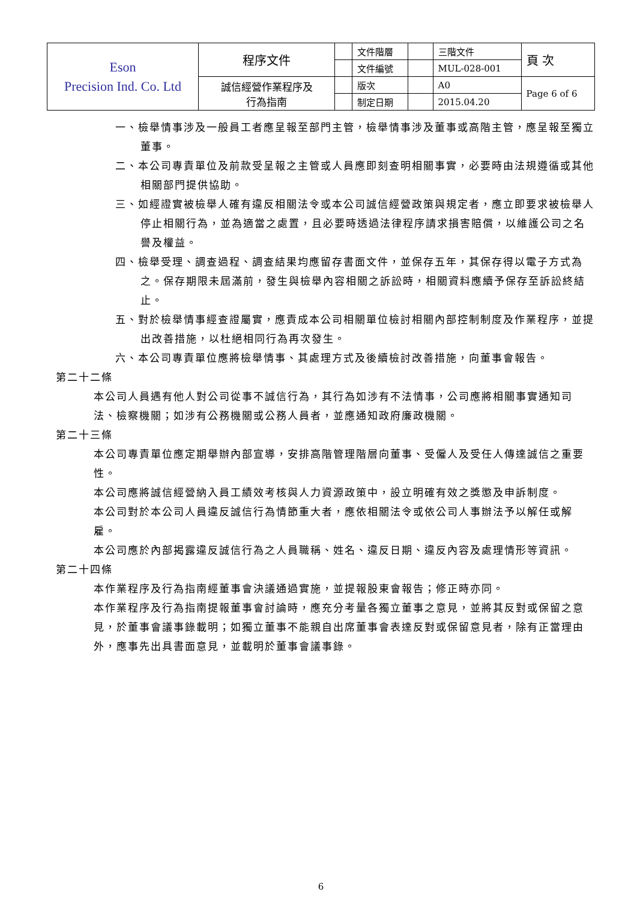| Eson Precision Ind. Co. Ltd | 程序文件 | | 文件階層 | | 三階文件 | 頁 次 |
| | | | 文件編號 | | MUL-028-001 | |
| | 誠信經營作業程序及 行為指南 | | 版次 | | A0 | Page 6 of 6 |
| | | | 制定日期 | | 2015.04.20 | |
一、檢舉情事涉及一般員工者應呈報至部門主管，檢舉情事涉及董事或高階主管，應呈報至獨立董事。
二、本公司專責單位及前款受呈報之主管或人員應即刻查明相關事實，必要時由法規遵循或其他相關部門提供協助。
三、如經證實被檢舉人確有違反相關法令或本公司誠信經營政策與規定者，應立即要求被檢舉人停止相關行為，並為適當之處置，且必要時透過法律程序請求損害賠償，以維護公司之名譽及權益。
四、檢舉受理、調查過程、調查結果均應留存書面文件，並保存五年，其保存得以電子方式為之。保存期限未屆滿前，發生與檢舉內容相關之訴訟時，相關資料應續予保存至訴訟終結止。
五、對於檢舉情事經查證屬實，應責成本公司相關單位檢討相關內部控制制度及作業程序，並提出改善措施，以杜絕相同行為再次發生。
六、本公司專責單位應將檢舉情事、其處理方式及後續檢討改善措施，向董事會報告。
第二十二條
本公司人員遇有他人對公司從事不誠信行為，其行為如涉有不法情事，公司應將相關事實通知司法、檢察機關；如涉有公務機關或公務人員者，並應通知政府廉政機關。
第二十三條
本公司專責單位應定期舉辦內部宣導，安排高階管理階層向董事、受僱人及受任人傳達誠信之重要性。
本公司應將誠信經營納入員工績效考核與人力資源政策中，設立明確有效之獎懲及申訴制度。
本公司對於本公司人員違反誠信行為情節重大者，應依相關法令或依公司人事辦法予以解任或解雇。
本公司應於內部揭露違反誠信行為之人員職稱、姓名、違反日期、違反內容及處理情形等資訊。
第二十四條
本作業程序及行為指南經董事會決議通過實施，並提報股東會報告；修正時亦同。
本作業程序及行為指南提報董事會討論時，應充分考量各獨立董事之意見，並將其反對或保留之意見，於董事會議事錄載明；如獨立董事不能親自出席董事會表達反對或保留意見者，除有正當理由外，應事先出具書面意見，並載明於董事會議事錄。
6